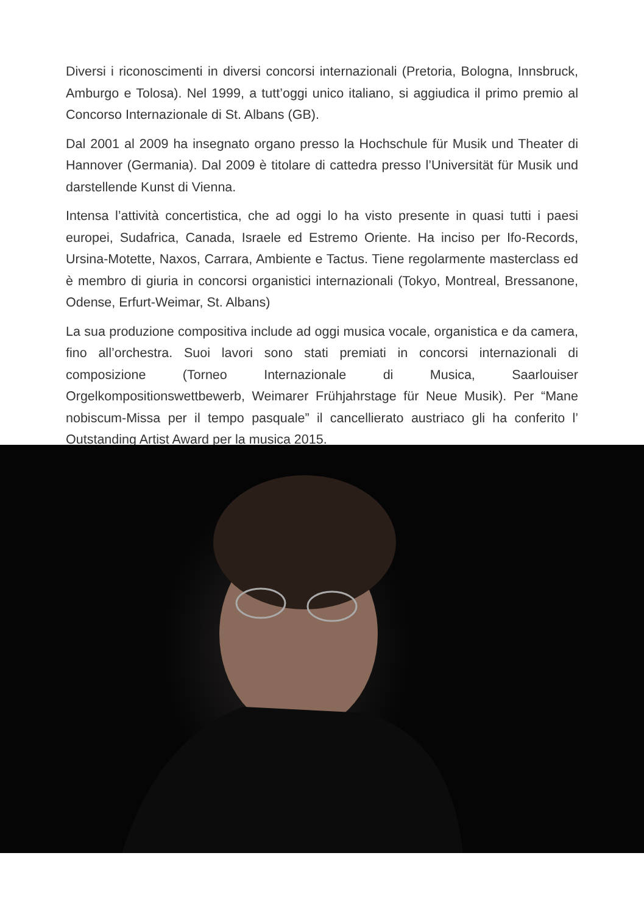Diversi i riconoscimenti in diversi concorsi internazionali (Pretoria, Bologna, Innsbruck, Amburgo e Tolosa). Nel 1999, a tutt’oggi unico italiano, si aggiudica il primo premio al Concorso Internazionale di St. Albans (GB).
Dal 2001 al 2009 ha insegnato organo presso la Hochschule für Musik und Theater di Hannover (Germania). Dal 2009 è titolare di cattedra presso l’Universität für Musik und darstellende Kunst di Vienna.
Intensa l’attività concertistica, che ad oggi lo ha visto presente in quasi tutti i paesi europei, Sudafrica, Canada, Israele ed Estremo Oriente. Ha inciso per Ifo-Records, Ursina-Motette, Naxos, Carrara, Ambiente e Tactus. Tiene regolarmente masterclass ed è membro di giuria in concorsi organistici internazionali (Tokyo, Montreal, Bressanone, Odense, Erfurt-Weimar, St. Albans)
La sua produzione compositiva include ad oggi musica vocale, organistica e da camera, fino all’orchestra. Suoi lavori sono stati premiati in concorsi internazionali di composizione (Torneo Internazionale di Musica, Saarlouiser Orgelkompositionswettbewerb, Weimarer Frühjahrstage für Neue Musik). Per “Mane nobiscum-Missa per il tempo pasquale” il cancellierato austriaco gli ha conferito l’ Outstanding Artist Award per la musica 2015.